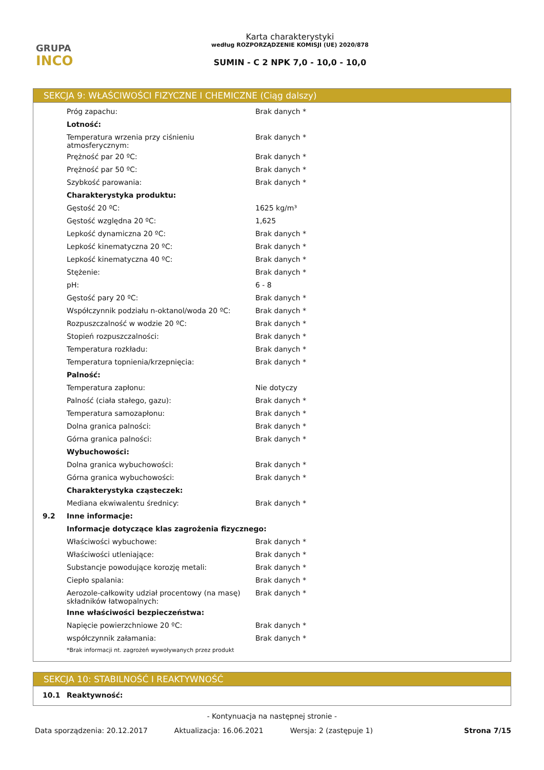GRUPA
INCO
Karta charakterystyki
według ROZPORZĄDZENIE KOMISJI (UE) 2020/878
SUMIN - C 2 NPK 7,0 - 10,0 - 10,0
SEKCJA 9: WŁAŚCIWOŚCI FIZYCZNE I CHEMICZNE (Ciąg dalszy)
| | Próg zapachu: | Brak danych * |
| | Lotność: | |
| | Temperatura wrzenia przy ciśnieniu atmosferycznym: | Brak danych * |
| | Prężność par 20 ºC: | Brak danych * |
| | Prężność par 50 ºC: | Brak danych * |
| | Szybkość parowania: | Brak danych * |
| | Charakterystyka produktu: | |
| | Gęstość 20 ºC: | 1625 kg/m³ |
| | Gęstość względna 20 ºC: | 1,625 |
| | Lepkość dynamiczna 20 ºC: | Brak danych * |
| | Lepkość kinematyczna 20 ºC: | Brak danych * |
| | Lepkość kinematyczna 40 ºC: | Brak danych * |
| | Stężenie: | Brak danych * |
| | pH: | 6 - 8 |
| | Gęstość pary 20 ºC: | Brak danych * |
| | Współczynnik podziału n-oktanol/woda 20 ºC: | Brak danych * |
| | Rozpuszczalność w wodzie 20 ºC: | Brak danych * |
| | Stopień rozpuszczalności: | Brak danych * |
| | Temperatura rozkładu: | Brak danych * |
| | Temperatura topnienia/krzepnięcia: | Brak danych * |
| | Palność: | |
| | Temperatura zapłonu: | Nie dotyczy |
| | Palność (ciała stałego, gazu): | Brak danych * |
| | Temperatura samozapłonu: | Brak danych * |
| | Dolna granica palności: | Brak danych * |
| | Górna granica palności: | Brak danych * |
| | Wybuchowości: | |
| | Dolna granica wybuchowości: | Brak danych * |
| | Górna granica wybuchowości: | Brak danych * |
| | Charakterystyka cząsteczek: | |
| | Mediana ekwiwalentu średnicy: | Brak danych * |
| 9.2 | Inne informacje: | |
| | Informacje dotyczące klas zagrożenia fizycznego: | |
| | Właściwości wybuchowe: | Brak danych * |
| | Właściwości utleniające: | Brak danych * |
| | Substancje powodujące korozję metali: | Brak danych * |
| | Ciepło spalania: | Brak danych * |
| | Aerozole-całkowity udział procentowy (na masę) składników łatwopalnych: | Brak danych * |
| | Inne właściwości bezpieczeństwa: | |
| | Napięcie powierzchniowe 20 ºC: | Brak danych * |
| | współczynnik załamania: | Brak danych * |
| | *Brak informacji nt. zagrożeń wywoływanych przez produkt | |
SEKCJA 10: STABILNOŚĆ I REAKTYWNOŚĆ
| 10.1 | Reaktywność: |
- Kontynuacja na następnej stronie -
Data sporządzenia: 20.12.2017 Aktualizacja: 16.06.2021 Wersja: 2 (zastępuje 1) Strona 7/15